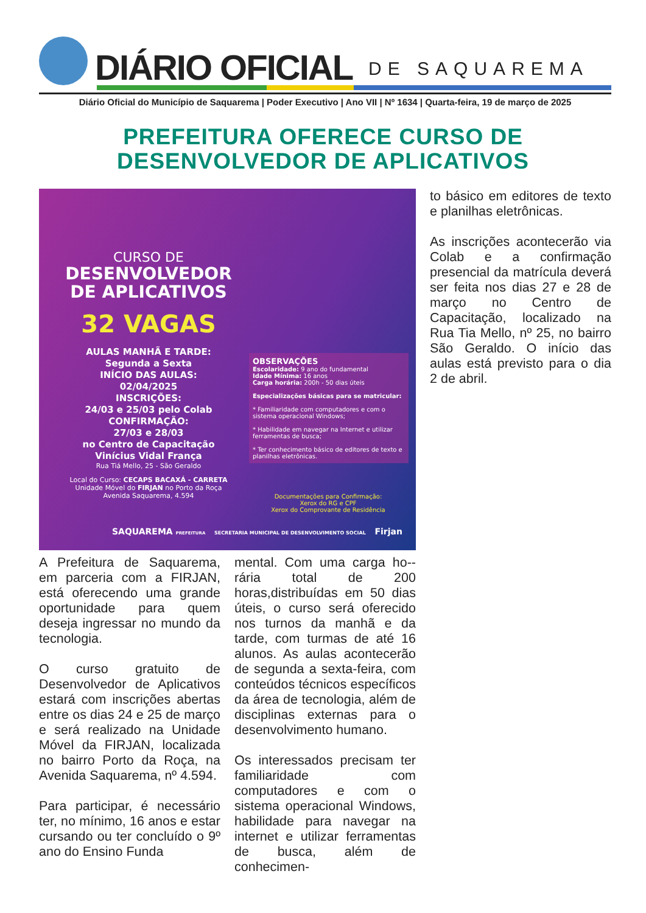DIÁRIO OFICIAL DE SAQUAREMA
Diário Oficial do Município de Saquarema | Poder Executivo | Ano VII | Nº 1634 | Quarta-feira, 19 de março de 2025
PREFEITURA OFERECE CURSO DE
DESENVOLVEDOR DE APLICATIVOS
CURSO DE
DESENVOLVEDOR
DE APLICATIVOS
32 VAGAS
AULAS MANHÃ E TARDE:
Segunda a Sexta
INÍCIO DAS AULAS:
02/04/2025
INSCRIÇÕES:
24/03 e 25/03 pelo Colab
CONFIRMAÇÃO:
27/03 e 28/03
no Centro de Capacitação
Vinícius Vidal França
Rua Tiá Mello, 25 - São Geraldo
Local do Curso: CECAPS BACAXÁ - CARRETA
Unidade Móvel do FIRJAN no Porto da Roça
Avenida Saquarema, 4.594
OBSERVAÇÕES
Escolaridade: 9 ano do fundamental
Idade Mínima: 16 anos
Carga horária: 200h - 50 dias úteis
Especializações básicas para se matricular:
* Familiaridade com computadores e com o sistema operacional Windows;
* Habilidade em navegar na Internet e utilizar ferramentas de busca;
* Ter conhecimento básico de editores de texto e planilhas eletrônicas.
Documentações para Confirmação:
Xerox do RG e CPF
Xerox do Comprovante de Residência
SAQUAREMA PREFEITURA SECRETARIA MUNICIPAL DE DESENVOLVIMENTO SOCIAL Firjan
to básico em editores de texto e planilhas eletrônicas.
As inscrições acontecerão via Colab e a confirmação presencial da matrícula deverá ser feita nos dias 27 e 28 de março no Centro de Capacitação, localizado na Rua Tia Mello, nº 25, no bairro São Geraldo. O início das aulas está previsto para o dia 2 de abril.
A Prefeitura de Saquarema, em parceria com a FIRJAN, está oferecendo uma grande oportunidade para quem deseja ingressar no mundo da tecnologia.
O curso gratuito de Desenvolvedor de Aplicativos estará com inscrições abertas entre os dias 24 e 25 de março e será realizado na Unidade Móvel da FIRJAN, localizada no bairro Porto da Roça, na Avenida Saquarema, nº 4.594.
Para participar, é necessário ter, no mínimo, 16 anos e estar cursando ou ter concluído o 9º ano do Ensino Funda
mental. Com uma carga ho--rária total de 200 horas,distribuídas em 50 dias úteis, o curso será oferecido nos turnos da manhã e da tarde, com turmas de até 16 alunos. As aulas acontecerão de segunda a sexta-feira, com conteúdos técnicos específicos da área de tecnologia, além de disciplinas externas para o desenvolvimento humano.
Os interessados precisam ter familiaridade com computadores e com o sistema operacional Windows, habilidade para navegar na internet e utilizar ferramentas de busca, além de conhecimen-